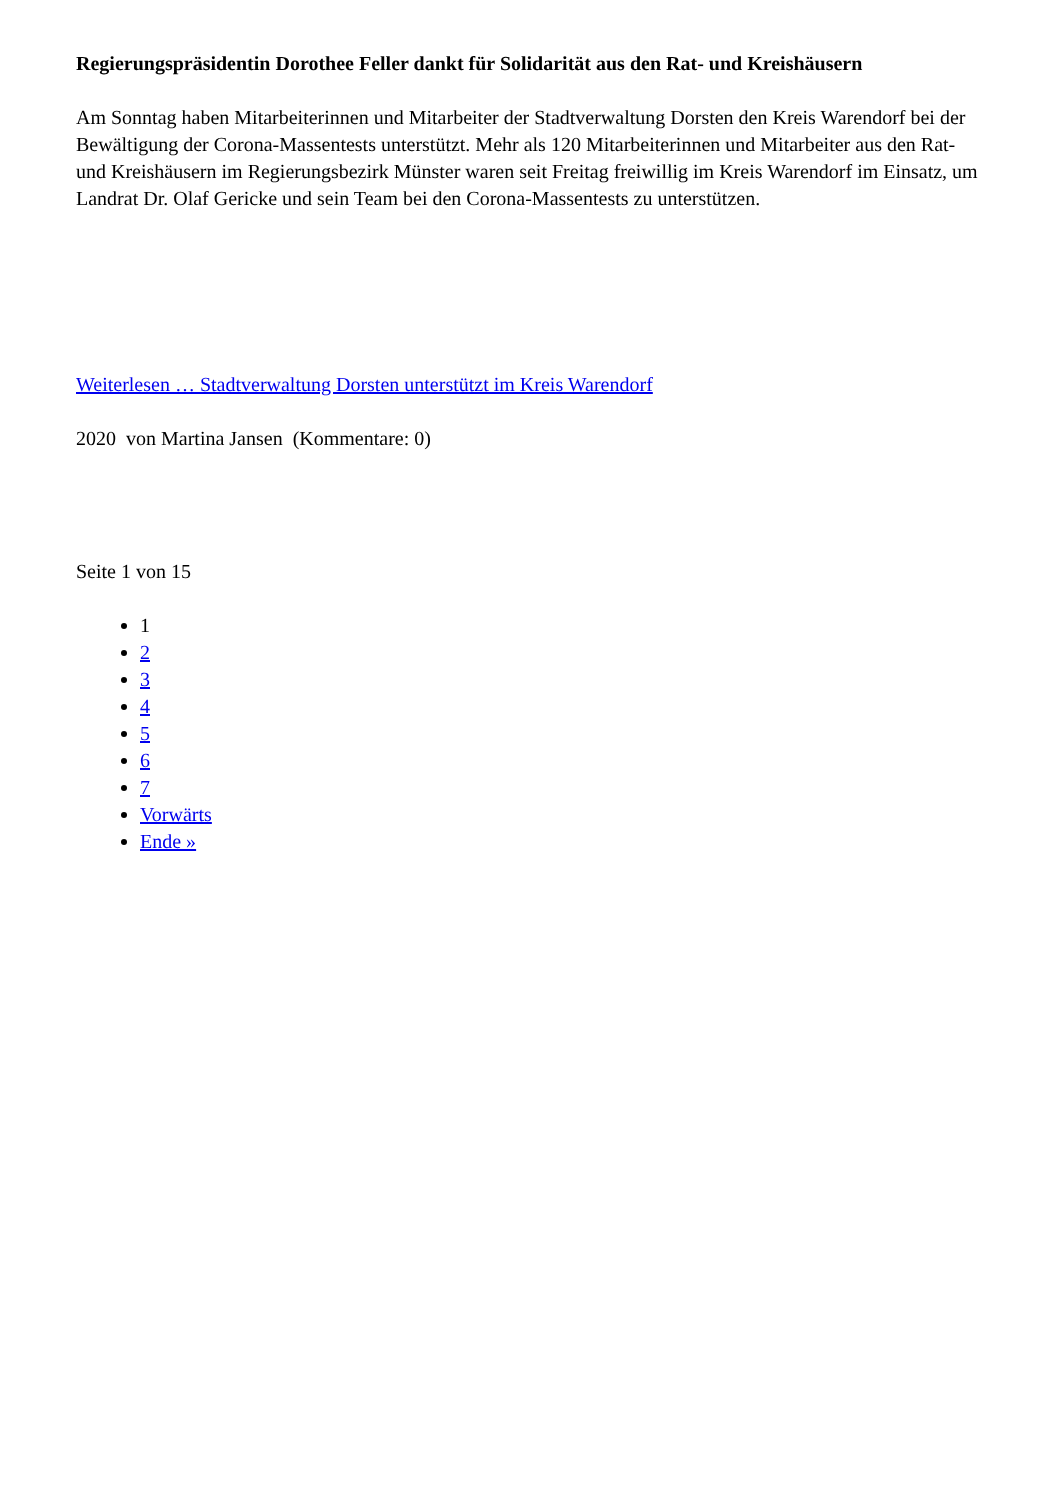Regierungspräsidentin Dorothee Feller dankt für Solidarität aus den Rat- und Kreishäusern
Am Sonntag haben Mitarbeiterinnen und Mitarbeiter der Stadtverwaltung Dorsten den Kreis Warendorf bei der Bewältigung der Corona-Massentests unterstützt. Mehr als 120 Mitarbeiterinnen und Mitarbeiter aus den Rat- und Kreishäusern im Regierungsbezirk Münster waren seit Freitag freiwillig im Kreis Warendorf im Einsatz, um Landrat Dr. Olaf Gericke und sein Team bei den Corona-Massentests zu unterstützen.
Weiterlesen … Stadtverwaltung Dorsten unterstützt im Kreis Warendorf
2020 von Martina Jansen (Kommentare: 0)
Seite 1 von 15
1
2
3
4
5
6
7
Vorwärts
Ende »